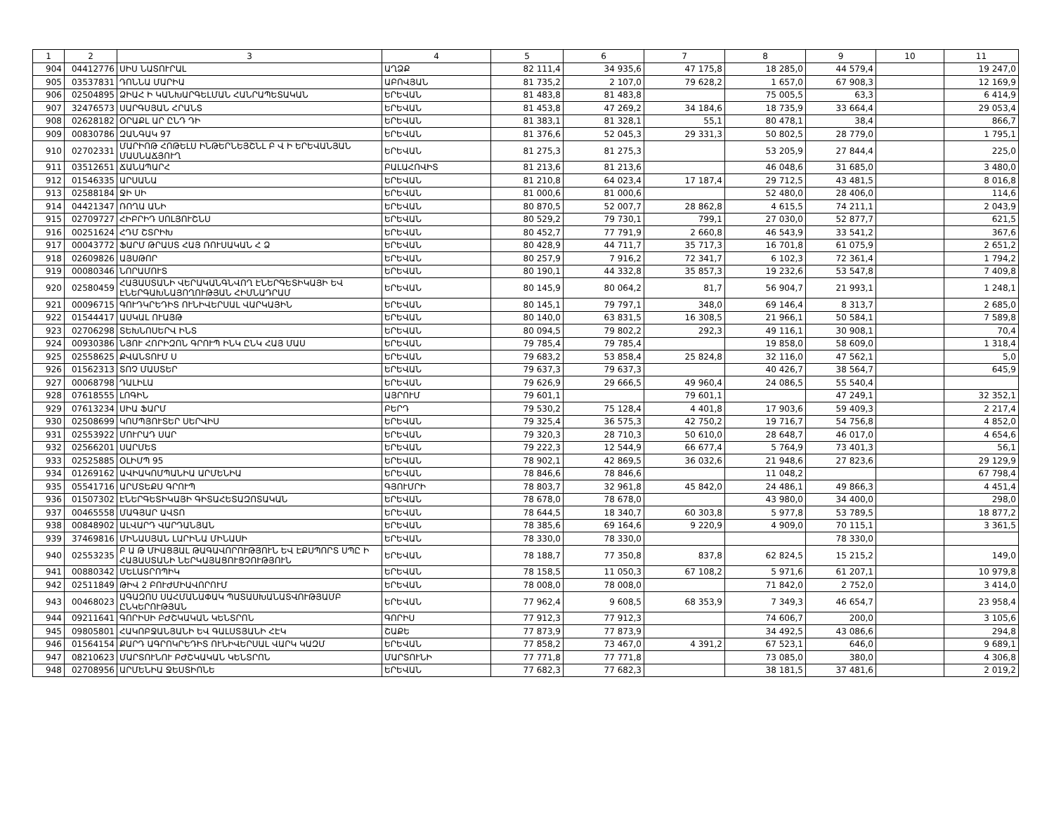| 1 | 2 | 3 | 4 | 5 | 6 | 7 | 8 | 9 | 10 | 11 |
| --- | --- | --- | --- | --- | --- | --- | --- | --- | --- | --- |
| 904 | 04412776 | ՍԻՍ ՆԱՏՈՒՐԱԼ | ԱՂՁՔ | 82 111,4 | 34 935,6 | 47 175,8 | 18 285,0 | 44 579,4 | | 19 247,0 |
| 905 | 03537831 | ԴՈՆՆԱ ՄԱՐԻԱ | ԱԲՈՎՅԱՆ | 81 735,2 | 2 107,0 | 79 628,2 | 1 657,0 | 67 908,3 | | 12 169,9 |
| 906 | 02504895 | ՁԻԱՀ Ի ԿԱՆԽԱՐԳԵԼՄԱՆ ՀԱՆՐԱՊԵՏԱԿԱՆ | ԵՐԵՎԱՆ | 81 483,8 | 81 483,8 | | 75 005,5 | 63,3 | | 6 414,9 |
| 907 | 32476573 | ՍԱՐԳՍՅԱՆ ՀՐԱՆՏ | ԵՐԵՎԱՆ | 81 453,8 | 47 269,2 | 34 184,6 | 18 735,9 | 33 664,4 | | 29 053,4 |
| 908 | 02628182 | ՕՐԱՔԼ ԱՐ ԸՆԴ ԴԻ | ԵՐԵՎԱՆ | 81 383,1 | 81 328,1 | 55,1 | 80 478,1 | 38,4 | | 866,7 |
| 909 | 00830786 | ԶԱՆԳԱԿ 97 | ԵՐԵՎԱՆ | 81 376,6 | 52 045,3 | 29 331,3 | 50 802,5 | 28 779,0 | | 1 795,1 |
| 910 | 02702331 | ՄԱՐԻՈԹ ՀՈԹԵԼՍ ԻՆԹԵՐՆԵՅՇՆԼ Բ Վ Ի ԵՐԵՎԱՆՅԱՆ ՄԱՍՆԱՃՅՈՒՂ | ԵՐԵՎԱՆ | 81 275,3 | 81 275,3 | | 53 205,9 | 27 844,4 | | 225,0 |
| 911 | 03512651 | ՃԱՆԱՊԱՐՀ | ԲԱԼԱՀՈՎԻՏ | 81 213,6 | 81 213,6 | | 46 048,6 | 31 685,0 | | 3 480,0 |
| 912 | 01546335 | ԱՐՍԱՆԱ | ԵՐԵՎԱՆ | 81 210,8 | 64 023,4 | 17 187,4 | 29 712,5 | 43 481,5 | | 8 016,8 |
| 913 | 02588184 | ՋԻ ՍԻ | ԵՐԵՎԱՆ | 81 000,6 | 81 000,6 | | 52 480,0 | 28 406,0 | | 114,6 |
| 914 | 04421347 | ՌՈՂԱ ԱՆԻ | ԵՐԵՎԱՆ | 80 870,5 | 52 007,7 | 28 862,8 | 4 615,5 | 74 211,1 | | 2 043,9 |
| 915 | 02709727 | ՀԻԲՐԻԴ ՍՈԼՅՈՒՇՆՍ | ԵՐԵՎԱՆ | 80 529,2 | 79 730,1 | 799,1 | 27 030,0 | 52 877,7 | | 621,5 |
| 916 | 00251624 | ՀԴՄ ՇՏՐԻԽ | ԵՐԵՎԱՆ | 80 452,7 | 77 791,9 | 2 660,8 | 46 543,9 | 33 541,2 | | 367,6 |
| 917 | 00043772 | ՖԱՐՄ ԹՐԱՍՏ ՀԱՅ ՌՈՒՍԱԿԱՆ Հ Ձ | ԵՐԵՎԱՆ | 80 428,9 | 44 711,7 | 35 717,3 | 16 701,8 | 61 075,9 | | 2 651,2 |
| 918 | 02609826 | ԱՅՍԹՈՐ | ԵՐԵՎԱՆ | 80 257,9 | 7 916,2 | 72 341,7 | 6 102,3 | 72 361,4 | | 1 794,2 |
| 919 | 00080346 | ՆՈՐԱՄՈՒՏ | ԵՐԵՎԱՆ | 80 190,1 | 44 332,8 | 35 857,3 | 19 232,6 | 53 547,8 | | 7 409,8 |
| 920 | 02580459 | ՀԱՅԱՍՏԱՆԻ ՎԵՐԱԿԱՆԳՆՎՈՂ ԷՆԵՐԳԵՏԻԿԱՅԻ ԵՎ ԷՆԵՐԳԱԽՆԱՅՈՂՈՒԹՅԱՆ ՀԻՄՆԱԴՐԱՄ | ԵՐԵՎԱՆ | 80 145,9 | 80 064,2 | 81,7 | 56 904,7 | 21 993,1 | | 1 248,1 |
| 921 | 00096715 | ԳՈՒԴԿՐԵԴԻՏ ՈՒՆԻՎԵՐՍԱԼ ՎԱՐԿԱՅԻՆ | ԵՐԵՎԱՆ | 80 145,1 | 79 797,1 | 348,0 | 69 146,4 | 8 313,7 | | 2 685,0 |
| 922 | 01544417 | ԱՍԿԱԼ ՈՒԱՅԹ | ԵՐԵՎԱՆ | 80 140,0 | 63 831,5 | 16 308,5 | 21 966,1 | 50 584,1 | | 7 589,8 |
| 923 | 02706298 | ՏԵԽՆՈՍԵՐՎ ԻՆՏ | ԵՐԵՎԱՆ | 80 094,5 | 79 802,2 | 292,3 | 49 116,1 | 30 908,1 | | 70,4 |
| 924 | 00930386 | ՆՅՈՒ ՀՈՐԻԶՈՆ ԳՐՈՒՊ ԻՆԿ ԸՆԿ ՀԱՅ ՄԱՍ | ԵՐԵՎԱՆ | 79 785,4 | 79 785,4 | | 19 858,0 | 58 609,0 | | 1 318,4 |
| 925 | 02558625 | ՔՎԱՆՏՈՒՄ Ս | ԵՐԵՎԱՆ | 79 683,2 | 53 858,4 | 25 824,8 | 32 116,0 | 47 562,1 | | 5,0 |
| 926 | 01562313 | ՏՈՉ ՄԱՍՏԵՐ | ԵՐԵՎԱՆ | 79 637,3 | 79 637,3 | | 40 426,7 | 38 564,7 | | 645,9 |
| 927 | 00068798 | ԴԱԼԻԼԱ | ԵՐԵՎԱՆ | 79 626,9 | 29 666,5 | 49 960,4 | 24 086,5 | 55 540,4 | | |
| 928 | 07618555 | ԼՈԳԻՆ | ԱՅՐՈՒՄ | 79 601,1 | | 79 601,1 | | 47 249,1 | | 32 352,1 |
| 929 | 07613234 | ՍԻԱ ՖԱՐՄ | ԲԵՐԴ | 79 530,2 | 75 128,4 | 4 401,8 | 17 903,6 | 59 409,3 | | 2 217,4 |
| 930 | 02508699 | ԿՈՄՊՅՈՒՏԵՐ ՍԵՐՎԻՍ | ԵՐԵՎԱՆ | 79 325,4 | 36 575,3 | 42 750,2 | 19 716,7 | 54 756,8 | | 4 852,0 |
| 931 | 02553922 | ՄՈՒՐԱԴ ՍԱՐ | ԵՐԵՎԱՆ | 79 320,3 | 28 710,3 | 50 610,0 | 28 648,7 | 46 017,0 | | 4 654,6 |
| 932 | 02566201 | ՍԱՐՄԵՏ | ԵՐԵՎԱՆ | 79 222,3 | 12 544,9 | 66 677,4 | 5 764,9 | 73 401,3 | | 56,1 |
| 933 | 02525885 | ՕԼԻՄՊ 95 | ԵՐԵՎԱՆ | 78 902,1 | 42 869,5 | 36 032,6 | 21 948,6 | 27 823,6 | | 29 129,9 |
| 934 | 01269162 | ԱՎԻԱԿՈՄՊԱՆԻԱ ԱՐՄԵՆԻԱ | ԵՐԵՎԱՆ | 78 846,6 | 78 846,6 | | 11 048,2 | | | 67 798,4 |
| 935 | 05541716 | ԱՐՄՏԵՔՍ ԳՐՈՒՊ | ԳՅՈՒՄՐԻ | 78 803,7 | 32 961,8 | 45 842,0 | 24 486,1 | 49 866,3 | | 4 451,4 |
| 936 | 01507302 | ԷՆԵՐԳԵՏԻԿԱՅԻ ԳԻՏԱՀԵՏԱԶՈՏԱԿԱՆ | ԵՐԵՎԱՆ | 78 678,0 | 78 678,0 | | 43 980,0 | 34 400,0 | | 298,0 |
| 937 | 00465558 | ՄԱԳՅԱՐ ԱՎՏՈ | ԵՐԵՎԱՆ | 78 644,5 | 18 340,7 | 60 303,8 | 5 977,8 | 53 789,5 | | 18 877,2 |
| 938 | 00848902 | ԱԼՎԱՐԴ ՎԱՐԴԱՆՅԱՆ | ԵՐԵՎԱՆ | 78 385,6 | 69 164,6 | 9 220,9 | 4 909,0 | 70 115,1 | | 3 361,5 |
| 939 | 37469816 | ՄԻՆԱՍՅԱՆ ԼԱՐԻՆԱ ՄԻՆԱՍԻ | ԵՐԵՎԱՆ | 78 330,0 | 78 330,0 | | | 78 330,0 | | |
| 940 | 02553235 | Բ Ա Թ ՄԻԱՑՅԱԼ ԹԱԳԱՎՈՐՈՒԹՅՈՒՆ ԵՎ ԷՔՍՊՈՐՏ ՍՊԸ Ի ՀԱՅԱՍՏԱՆԻ ՆԵՐԿԱՅԱՑՈՒՑՉՈՒԹՅՈՒՆ | ԵՐԵՎԱՆ | 78 188,7 | 77 350,8 | 837,8 | 62 824,5 | 15 215,2 | | 149,0 |
| 941 | 00880342 | ՄԵԼԱՏՐՈՊԻԿ | ԵՐԵՎԱՆ | 78 158,5 | 11 050,3 | 67 108,2 | 5 971,6 | 61 207,1 | | 10 979,8 |
| 942 | 02511849 | ԹԻՎ 2 ԲՈՒԺՄԻԱՎՈՐՈՒՄ | ԵՐԵՎԱՆ | 78 008,0 | 78 008,0 | | 71 842,0 | 2 752,0 | | 3 414,0 |
| 943 | 00468023 | ԱԳԱԶՈՍ ՍԱՀՄԱՆԱՓԱԿ ՊԱՏԱՍԽԱՆԱՏՎՈՒԹՅԱՄԲ ԸՆԿԵՐՈՒԹՅԱՆ | ԵՐԵՎԱՆ | 77 962,4 | 9 608,5 | 68 353,9 | 7 349,3 | 46 654,7 | | 23 958,4 |
| 944 | 09211641 | ԳՈՐԻՍԻ ԲԺՇԿԱԿԱՆ ԿԵՆՏՐՈՆ | ԳՈՐԻՍ | 77 912,3 | 77 912,3 | | 74 606,7 | 200,0 | | 3 105,6 |
| 945 | 09805801 | ՀԱԿՈԲՋԱՆՅԱՆԻ ԵՎ ԳԱԼՍՏՅԱՆԻ ՀԷԿ | ՇԱՔԵ | 77 873,9 | 77 873,9 | | 34 492,5 | 43 086,6 | | 294,8 |
| 946 | 01564154 | ՔԱՐԴ ԱԳՐՈԿՐԵԴԻՏ ՈՒՆԻՎԵՐՍԱԼ ՎԱՐԿ ԿԱԶՄ | ԵՐԵՎԱՆ | 77 858,2 | 73 467,0 | 4 391,2 | 67 523,1 | 646,0 | | 9 689,1 |
| 947 | 08210623 | ՄԱՐՏՈՒՆՈՒ ԲԺՇԿԱԿԱՆ ԿԵՆՏՐՈՆ | ՄԱՐՏՈՒՆԻ | 77 771,8 | 77 771,8 | | 73 085,0 | 380,0 | | 4 306,8 |
| 948 | 02708956 | ԱՐՄԵՆԻԱ ՋԵՍՏԻՈՆԵ | ԵՐԵՎԱՆ | 77 682,3 | 77 682,3 | | 38 181,5 | 37 481,6 | | 2 019,2 |